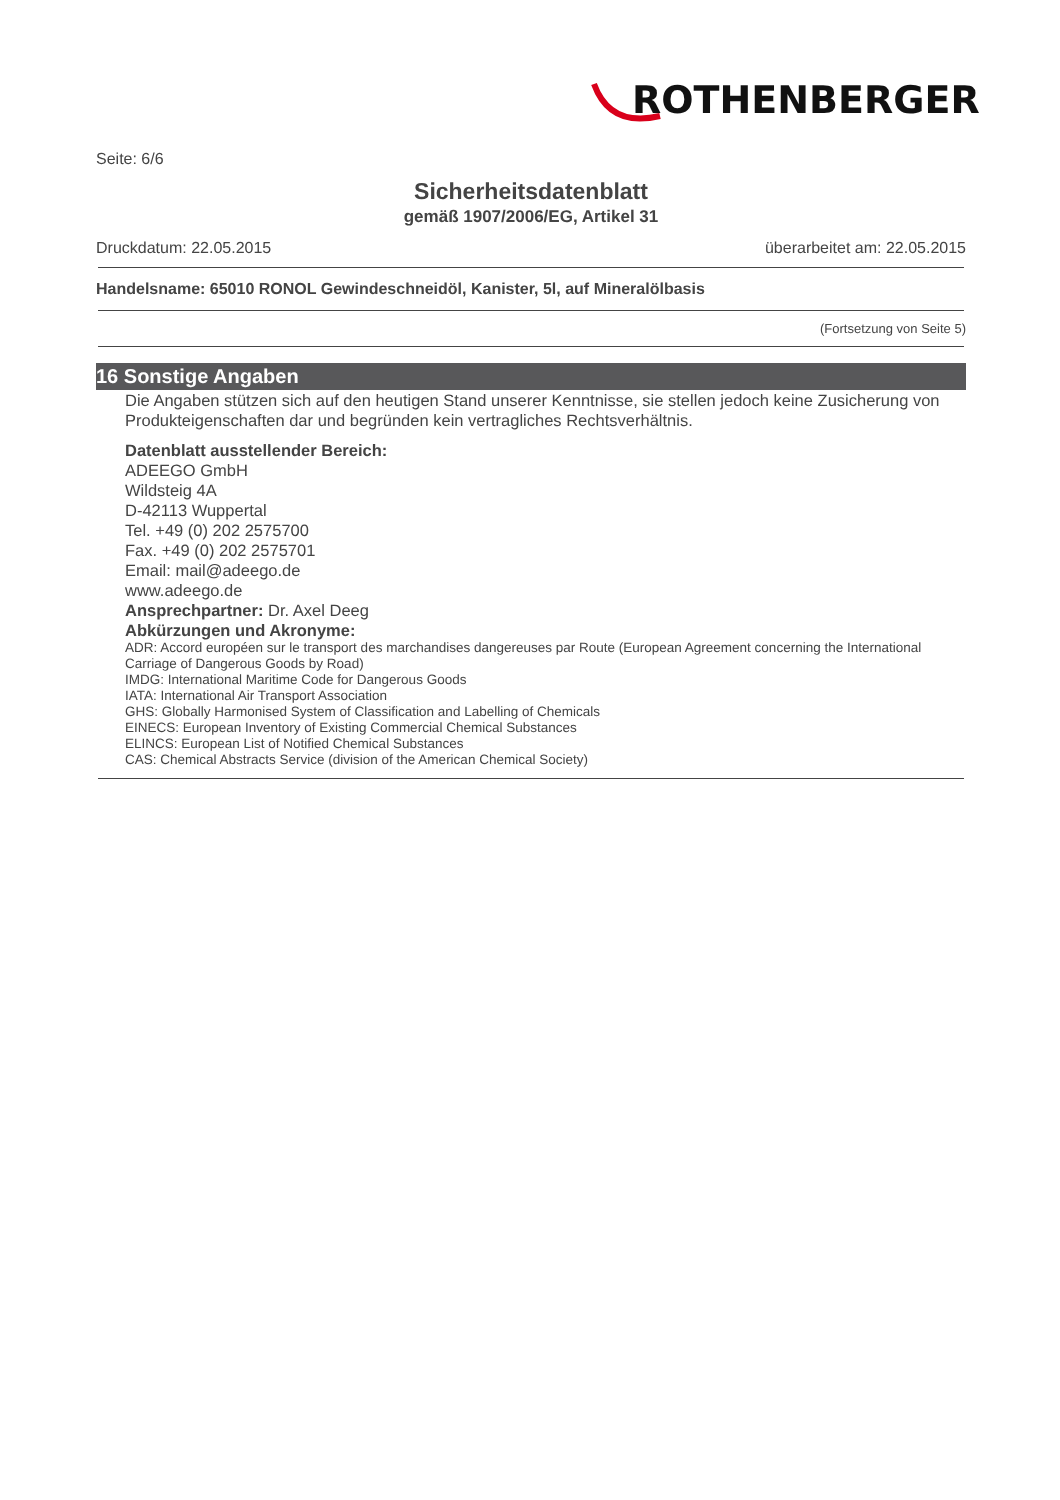ROTHENBERGER
Seite: 6/6
Sicherheitsdatenblatt
gemäß 1907/2006/EG, Artikel 31
Druckdatum: 22.05.2015 überarbeitet am: 22.05.2015
Handelsname: 65010 RONOL Gewindeschneidöl, Kanister, 5l, auf Mineralölbasis
(Fortsetzung von Seite 5)
16 Sonstige Angaben
Die Angaben stützen sich auf den heutigen Stand unserer Kenntnisse, sie stellen jedoch keine Zusicherung von Produkteigenschaften dar und begründen kein vertragliches Rechtsverhältnis.
Datenblatt ausstellender Bereich:
ADEEGO GmbH
Wildsteig 4A
D-42113 Wuppertal
Tel. +49 (0) 202 2575700
Fax. +49 (0) 202 2575701
Email: mail@adeego.de
www.adeego.de
Ansprechpartner: Dr. Axel Deeg
Abkürzungen und Akronyme:
ADR: Accord européen sur le transport des marchandises dangereuses par Route (European Agreement concerning the International Carriage of Dangerous Goods by Road)
IMDG: International Maritime Code for Dangerous Goods
IATA: International Air Transport Association
GHS: Globally Harmonised System of Classification and Labelling of Chemicals
EINECS: European Inventory of Existing Commercial Chemical Substances
ELINCS: European List of Notified Chemical Substances
CAS: Chemical Abstracts Service (division of the American Chemical Society)